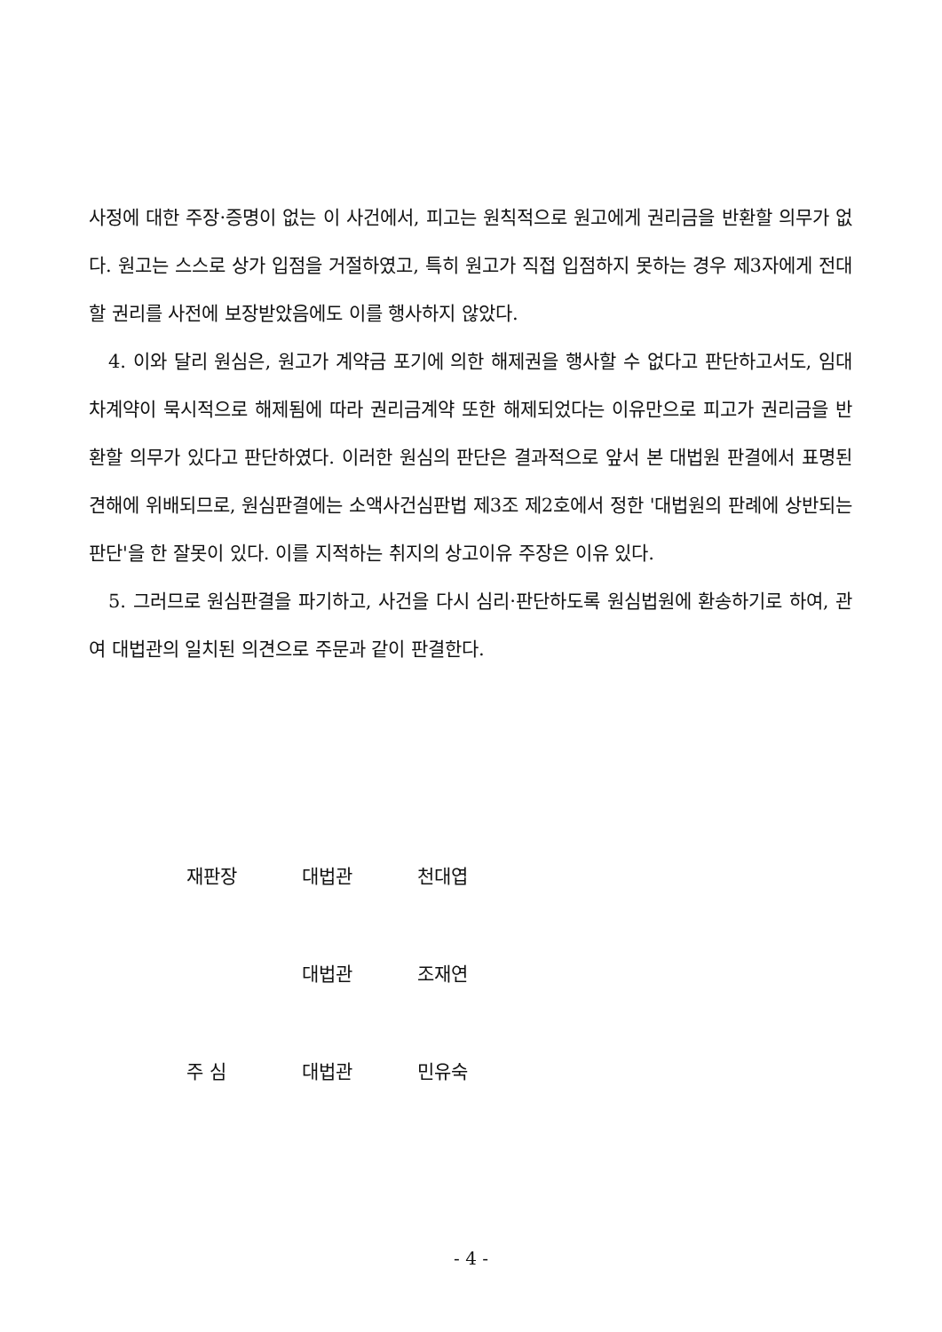사정에 대한 주장·증명이 없는 이 사건에서, 피고는 원칙적으로 원고에게 권리금을 반환할 의무가 없다. 원고는 스스로 상가 입점을 거절하였고, 특히 원고가 직접 입점하지 못하는 경우 제3자에게 전대할 권리를 사전에 보장받았음에도 이를 행사하지 않았다.
4. 이와 달리 원심은, 원고가 계약금 포기에 의한 해제권을 행사할 수 없다고 판단하고서도, 임대차계약이 묵시적으로 해제됨에 따라 권리금계약 또한 해제되었다는 이유만으로 피고가 권리금을 반환할 의무가 있다고 판단하였다. 이러한 원심의 판단은 결과적으로 앞서 본 대법원 판결에서 표명된 견해에 위배되므로, 원심판결에는 소액사건심판법 제3조 제2호에서 정한 '대법원의 판례에 상반되는 판단'을 한 잘못이 있다. 이를 지적하는 취지의 상고이유 주장은 이유 있다.
5. 그러므로 원심판결을 파기하고, 사건을 다시 심리·판단하도록 원심법원에 환송하기로 하여, 관여 대법관의 일치된 의견으로 주문과 같이 판결한다.
재판장 대법관 천대엽
대법관 조재연
주 심 대법관 민유숙
- 4 -